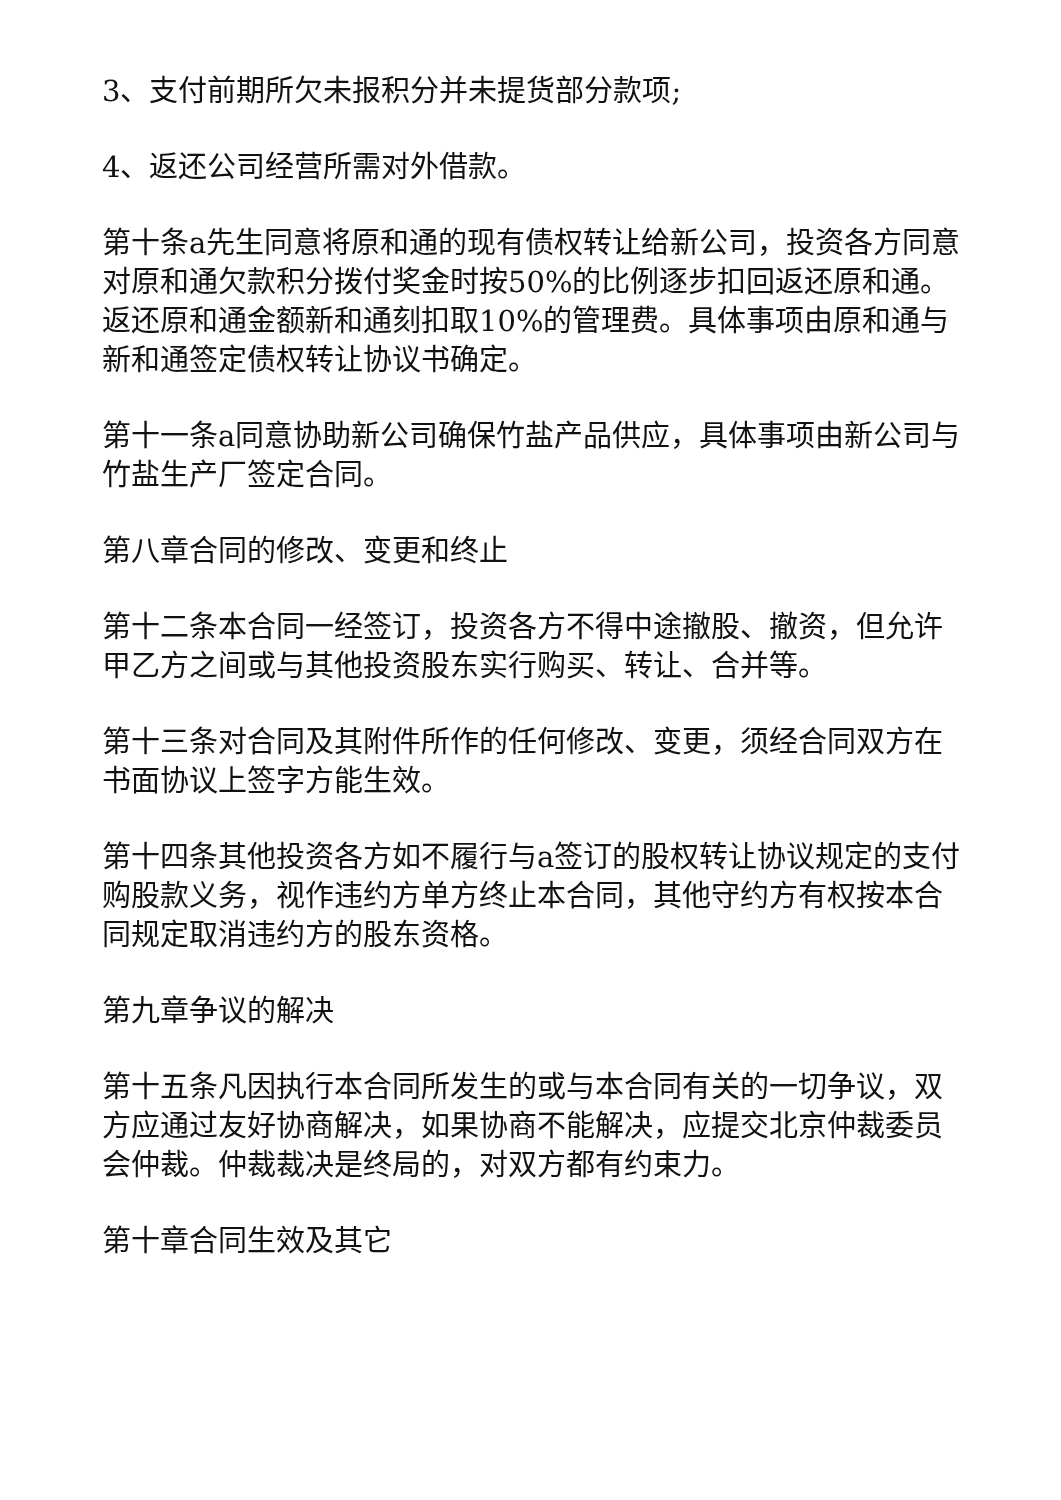3、支付前期所欠未报积分并未提货部分款项;
4、返还公司经营所需对外借款。
第十条a先生同意将原和通的现有债权转让给新公司，投资各方同意对原和通欠款积分拨付奖金时按50%的比例逐步扣回返还原和通。返还原和通金额新和通刻扣取10%的管理费。具体事项由原和通与新和通签定债权转让协议书确定。
第十一条a同意协助新公司确保竹盐产品供应，具体事项由新公司与竹盐生产厂签定合同。
第八章合同的修改、变更和终止
第十二条本合同一经签订，投资各方不得中途撤股、撤资，但允许甲乙方之间或与其他投资股东实行购买、转让、合并等。
第十三条对合同及其附件所作的任何修改、变更，须经合同双方在书面协议上签字方能生效。
第十四条其他投资各方如不履行与a签订的股权转让协议规定的支付购股款义务，视作违约方单方终止本合同，其他守约方有权按本合同规定取消违约方的股东资格。
第九章争议的解决
第十五条凡因执行本合同所发生的或与本合同有关的一切争议，双方应通过友好协商解决，如果协商不能解决，应提交北京仲裁委员会仲裁。仲裁裁决是终局的，对双方都有约束力。
第十章合同生效及其它